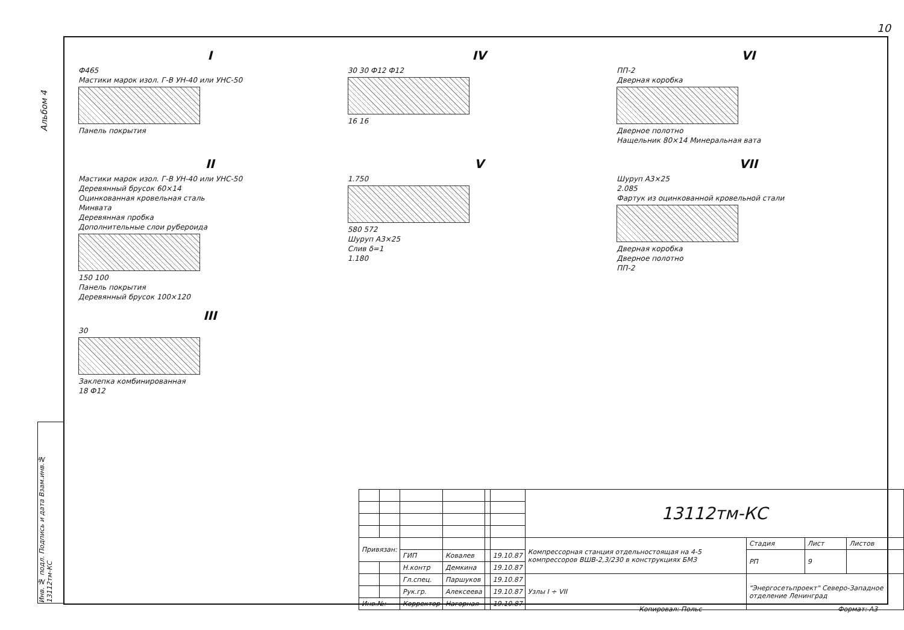10
Альбом 4
Инв. № подл. Подпись и дата Взам.инв.№ 13112тм-КС
I
Ф465
Мастики марок изол. Г-В УН-40 или УНС-50
Панель покрытия
IV
30 30 Ф12 Ф12
16 16
VI
ПП-2
Дверная коробка
Дверное полотно
Нащельник 80×14 Минеральная вата
II
Мастики марок изол. Г-В УН-40 или УНС-50
Деревянный брусок 60×14
Оцинкованная кровельная сталь
Минвата
Деревянная пробка
Дополнительные слои рубероида
150 100
Панель покрытия
Деревянный брусок 100×120
V
1.750
580 572
Шуруп А3×25
Слив δ=1
1.180
VII
Шуруп А3×25
2.085
Фартук из оцинкованной кровельной стали
Дверная коробка
Дверное полотно
ПП-2
III
30
Заклепка комбинированная
18 Ф12
| | | | | | | 13112тм-КС | | | |
| Привязан: | | | | | | Компрессорная станция отдельностоящая на 4-5 компрессоров ВШВ-2,3/230 в конструкциях БМЗ | Стадия | Лист | Листов |
| | | ГИП | Ковалев | | 19.10.87 | | РП | 9 | |
| | | Н.контр | Демкина | | 19.10.87 | | | | |
| | | Гл.спец. | Паршуков | | 19.10.87 | Узлы I ÷ VII | "Энергосетьпроект" Северо-Западное отделение Ленинград | | |
| | | Рук.гр. | Алексеева | | 19.10.87 | | | | |
| Инв.№: | | Корректор | Нагорная | | 19.10.87 | | | | |
Копировал: Польс Формат: А3